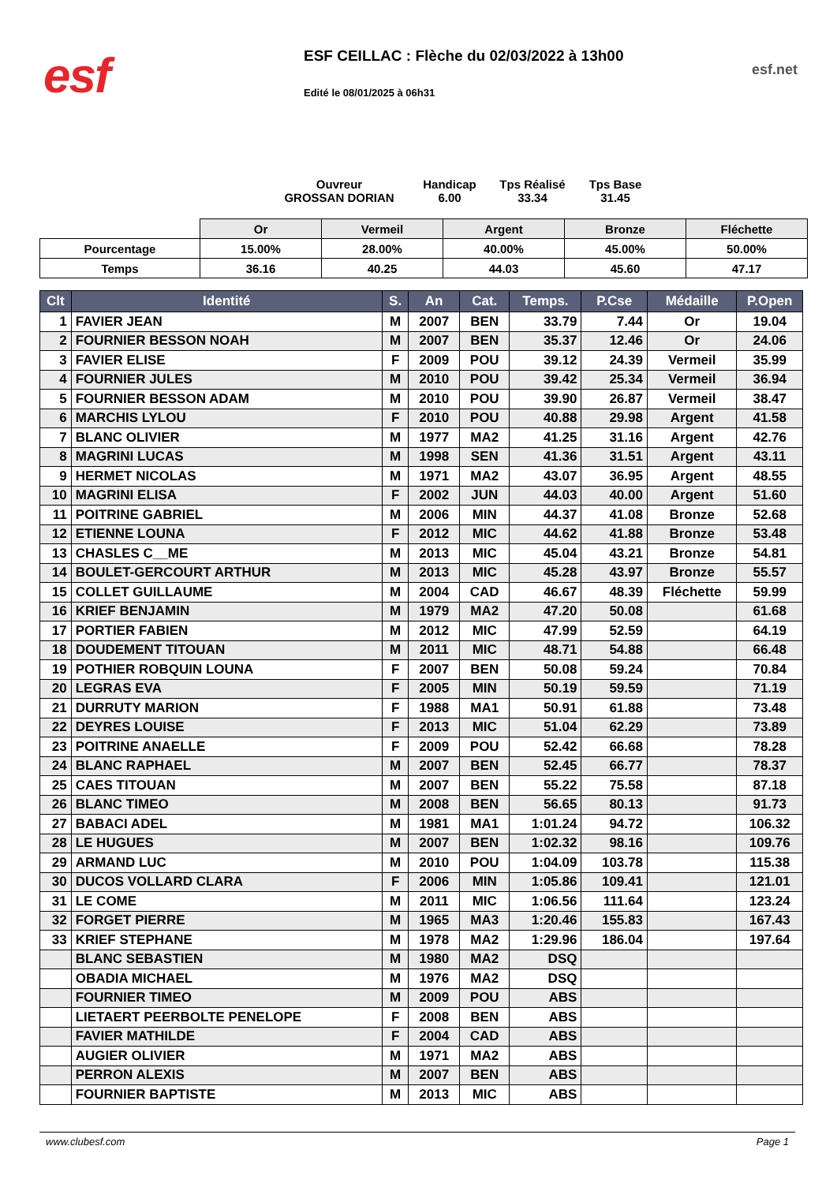esf
ESF CEILLAC : Flèche du 02/03/2022 à 13h00
Edité le 08/01/2025 à 06h31
esf.net
Ouvreur
GROSSAN DORIAN
Handicap
6.00
Tps Réalisé
33.34
Tps Base
31.45
| | Or | Vermeil | Argent | Bronze | Fléchette |
| Pourcentage | 15.00% | 28.00% | 40.00% | 45.00% | 50.00% |
| Temps | 36.16 | 40.25 | 44.03 | 45.60 | 47.17 |
| Clt | Identité | S. | An | Cat. | Temps. | P.Cse | Médaille | P.Open |
| --- | --- | --- | --- | --- | --- | --- | --- | --- |
| 1 | FAVIER JEAN | M | 2007 | BEN | 33.79 | 7.44 | Or | 19.04 |
| 2 | FOURNIER BESSON NOAH | M | 2007 | BEN | 35.37 | 12.46 | Or | 24.06 |
| 3 | FAVIER ELISE | F | 2009 | POU | 39.12 | 24.39 | Vermeil | 35.99 |
| 4 | FOURNIER JULES | M | 2010 | POU | 39.42 | 25.34 | Vermeil | 36.94 |
| 5 | FOURNIER BESSON ADAM | M | 2010 | POU | 39.90 | 26.87 | Vermeil | 38.47 |
| 6 | MARCHIS LYLOU | F | 2010 | POU | 40.88 | 29.98 | Argent | 41.58 |
| 7 | BLANC OLIVIER | M | 1977 | MA2 | 41.25 | 31.16 | Argent | 42.76 |
| 8 | MAGRINI LUCAS | M | 1998 | SEN | 41.36 | 31.51 | Argent | 43.11 |
| 9 | HERMET NICOLAS | M | 1971 | MA2 | 43.07 | 36.95 | Argent | 48.55 |
| 10 | MAGRINI ELISA | F | 2002 | JUN | 44.03 | 40.00 | Argent | 51.60 |
| 11 | POITRINE GABRIEL | M | 2006 | MIN | 44.37 | 41.08 | Bronze | 52.68 |
| 12 | ETIENNE LOUNA | F | 2012 | MIC | 44.62 | 41.88 | Bronze | 53.48 |
| 13 | CHASLES C__ME | M | 2013 | MIC | 45.04 | 43.21 | Bronze | 54.81 |
| 14 | BOULET-GERCOURT ARTHUR | M | 2013 | MIC | 45.28 | 43.97 | Bronze | 55.57 |
| 15 | COLLET GUILLAUME | M | 2004 | CAD | 46.67 | 48.39 | Fléchette | 59.99 |
| 16 | KRIEF BENJAMIN | M | 1979 | MA2 | 47.20 | 50.08 | | 61.68 |
| 17 | PORTIER FABIEN | M | 2012 | MIC | 47.99 | 52.59 | | 64.19 |
| 18 | DOUDEMENT TITOUAN | M | 2011 | MIC | 48.71 | 54.88 | | 66.48 |
| 19 | POTHIER ROBQUIN LOUNA | F | 2007 | BEN | 50.08 | 59.24 | | 70.84 |
| 20 | LEGRAS EVA | F | 2005 | MIN | 50.19 | 59.59 | | 71.19 |
| 21 | DURRUTY MARION | F | 1988 | MA1 | 50.91 | 61.88 | | 73.48 |
| 22 | DEYRES LOUISE | F | 2013 | MIC | 51.04 | 62.29 | | 73.89 |
| 23 | POITRINE ANAELLE | F | 2009 | POU | 52.42 | 66.68 | | 78.28 |
| 24 | BLANC RAPHAEL | M | 2007 | BEN | 52.45 | 66.77 | | 78.37 |
| 25 | CAES TITOUAN | M | 2007 | BEN | 55.22 | 75.58 | | 87.18 |
| 26 | BLANC TIMEO | M | 2008 | BEN | 56.65 | 80.13 | | 91.73 |
| 27 | BABACI ADEL | M | 1981 | MA1 | 1:01.24 | 94.72 | | 106.32 |
| 28 | LE HUGUES | M | 2007 | BEN | 1:02.32 | 98.16 | | 109.76 |
| 29 | ARMAND LUC | M | 2010 | POU | 1:04.09 | 103.78 | | 115.38 |
| 30 | DUCOS VOLLARD CLARA | F | 2006 | MIN | 1:05.86 | 109.41 | | 121.01 |
| 31 | LE COME | M | 2011 | MIC | 1:06.56 | 111.64 | | 123.24 |
| 32 | FORGET PIERRE | M | 1965 | MA3 | 1:20.46 | 155.83 | | 167.43 |
| 33 | KRIEF STEPHANE | M | 1978 | MA2 | 1:29.96 | 186.04 | | 197.64 |
| | BLANC SEBASTIEN | M | 1980 | MA2 | DSQ | | | |
| | OBADIA MICHAEL | M | 1976 | MA2 | DSQ | | | |
| | FOURNIER TIMEO | M | 2009 | POU | ABS | | | |
| | LIETAERT PEERBOLTE PENELOPE | F | 2008 | BEN | ABS | | | |
| | FAVIER MATHILDE | F | 2004 | CAD | ABS | | | |
| | AUGIER OLIVIER | M | 1971 | MA2 | ABS | | | |
| | PERRON ALEXIS | M | 2007 | BEN | ABS | | | |
| | FOURNIER BAPTISTE | M | 2013 | MIC | ABS | | | |
www.clubesf.com Page 1